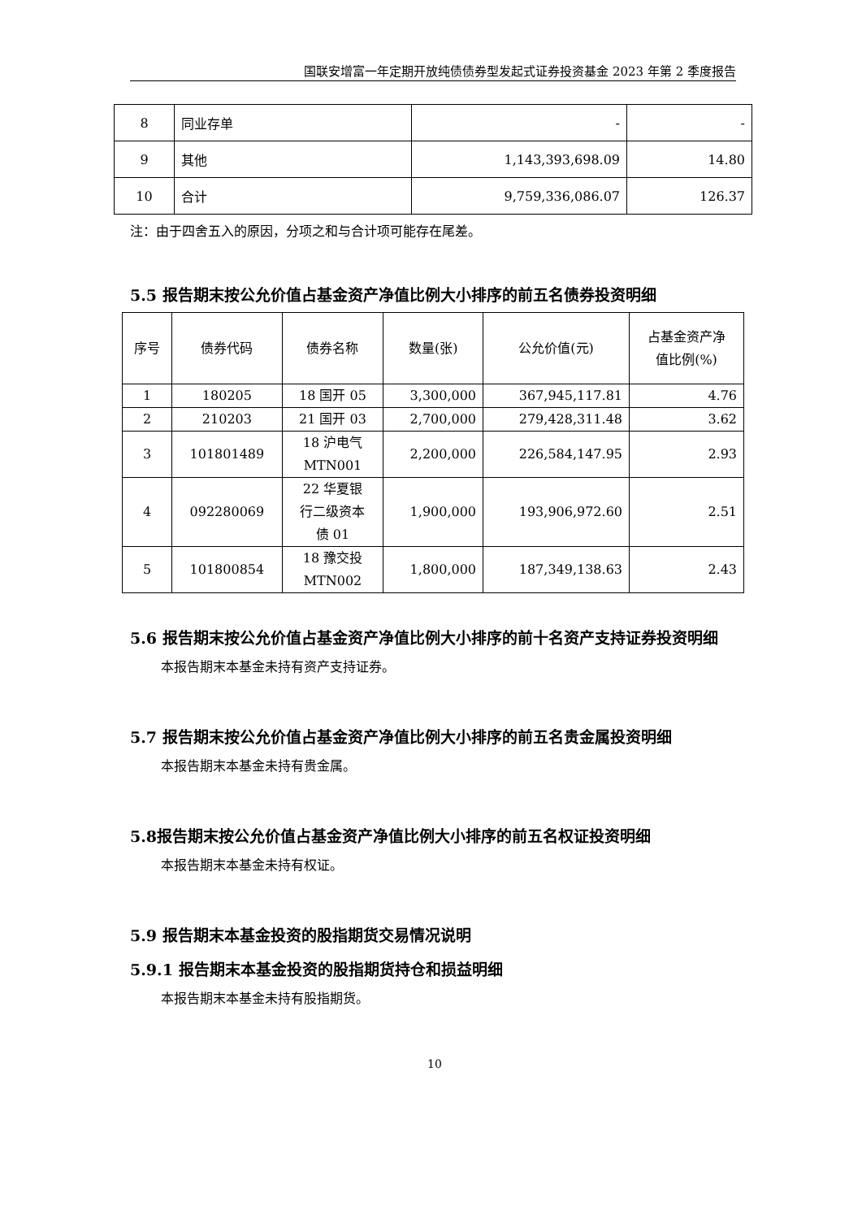国联安增富一年定期开放纯债债券型发起式证券投资基金 2023 年第 2 季度报告
| 8 | 同业存单 | - | - |
| 9 | 其他 | 1,143,393,698.09 | 14.80 |
| 10 | 合计 | 9,759,336,086.07 | 126.37 |
注：由于四舍五入的原因，分项之和与合计项可能存在尾差。
5.5 报告期末按公允价值占基金资产净值比例大小排序的前五名债券投资明细
| 序号 | 债券代码 | 债券名称 | 数量(张) | 公允价值(元) | 占基金资产净 值比例(%) |
| 1 | 180205 | 18 国开 05 | 3,300,000 | 367,945,117.81 | 4.76 |
| 2 | 210203 | 21 国开 03 | 2,700,000 | 279,428,311.48 | 3.62 |
| 3 | 101801489 | 18 沪电气 MTN001 | 2,200,000 | 226,584,147.95 | 2.93 |
| 4 | 092280069 | 22 华夏银 行二级资本 债 01 | 1,900,000 | 193,906,972.60 | 2.51 |
| 5 | 101800854 | 18 豫交投 MTN002 | 1,800,000 | 187,349,138.63 | 2.43 |
5.6 报告期末按公允价值占基金资产净值比例大小排序的前十名资产支持证券投资明细
本报告期末本基金未持有资产支持证券。
5.7 报告期末按公允价值占基金资产净值比例大小排序的前五名贵金属投资明细
本报告期末本基金未持有贵金属。
5.8报告期末按公允价值占基金资产净值比例大小排序的前五名权证投资明细
本报告期末本基金未持有权证。
5.9 报告期末本基金投资的股指期货交易情况说明
5.9.1 报告期末本基金投资的股指期货持仓和损益明细
本报告期末本基金未持有股指期货。
10